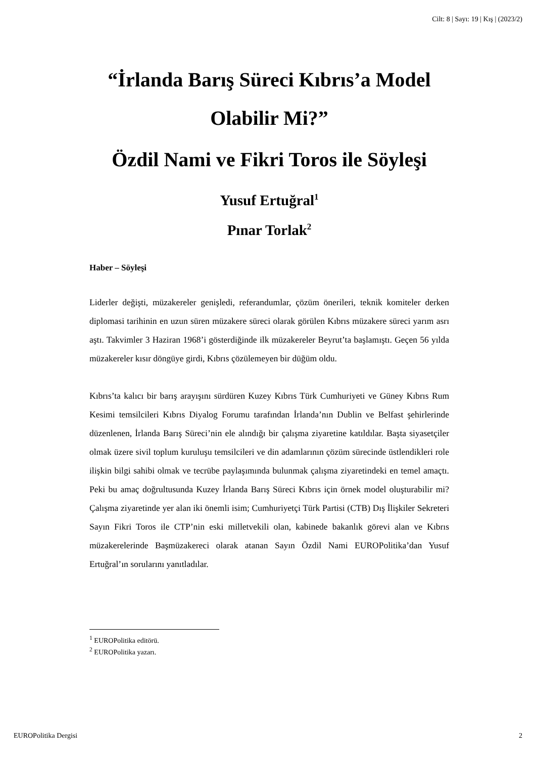Cilt: 8 | Sayı: 19 | Kış | (2023/2)
“İrlanda Barış Süreci Kıbrıs’a Model Olabilir Mi?”
Özdil Nami ve Fikri Toros ile Söyleşi
Yusuf Ertuğral<sup>1</sup>
Pınar Torlak<sup>2</sup>
Haber – Söyleşi
Liderler değişti, müzakereler genişledi, referandumlar, çözüm önerileri, teknik komiteler derken diplomasi tarihinin en uzun süren müzakere süreci olarak görülen Kıbrıs müzakere süreci yarım asrı aştı. Takvimler 3 Haziran 1968’i gösterdiğinde ilk müzakereler Beyrut’ta başlamıştı. Geçen 56 yılda müzakereler kısır döngüye girdi, Kıbrıs çözülemeyen bir düğüm oldu.
Kıbrıs’ta kalıcı bir barış arayışını sürdüren Kuzey Kıbrıs Türk Cumhuriyeti ve Güney Kıbrıs Rum Kesimi temsilcileri Kıbrıs Diyalog Forumu tarafından İrlanda’nın Dublin ve Belfast şehirlerinde düzenlenen, İrlanda Barış Süreci’nin ele alındığı bir çalışma ziyaretine katıldılar. Başta siyasetçiler olmak üzere sivil toplum kuruluşu temsilcileri ve din adamlarının çözüm sürecinde üstlendikleri role ilişkin bilgi sahibi olmak ve tecrübe paylaşımında bulunmak çalışma ziyaretindeki en temel amaçtı. Peki bu amaç doğrultusunda Kuzey İrlanda Barış Süreci Kıbrıs için örnek model oluşturabilir mi? Çalışma ziyaretinde yer alan iki önemli isim; Cumhuriyetçi Türk Partisi (CTB) Dış İlişkiler Sekreteri Sayın Fikri Toros ile CTP’nin eski milletvekili olan, kabinede bakanlık görevi alan ve Kıbrıs müzakerelerinde Başmüzakereci olarak atanan Sayın Özdil Nami EUROPolitika’dan Yusuf Ertuğral’ın sorularını yanıtladılar.
<sup>1</sup> EUROPolitika editörü.
<sup>2</sup> EUROPolitika yazarı.
EUROPolitika Dergisi 2